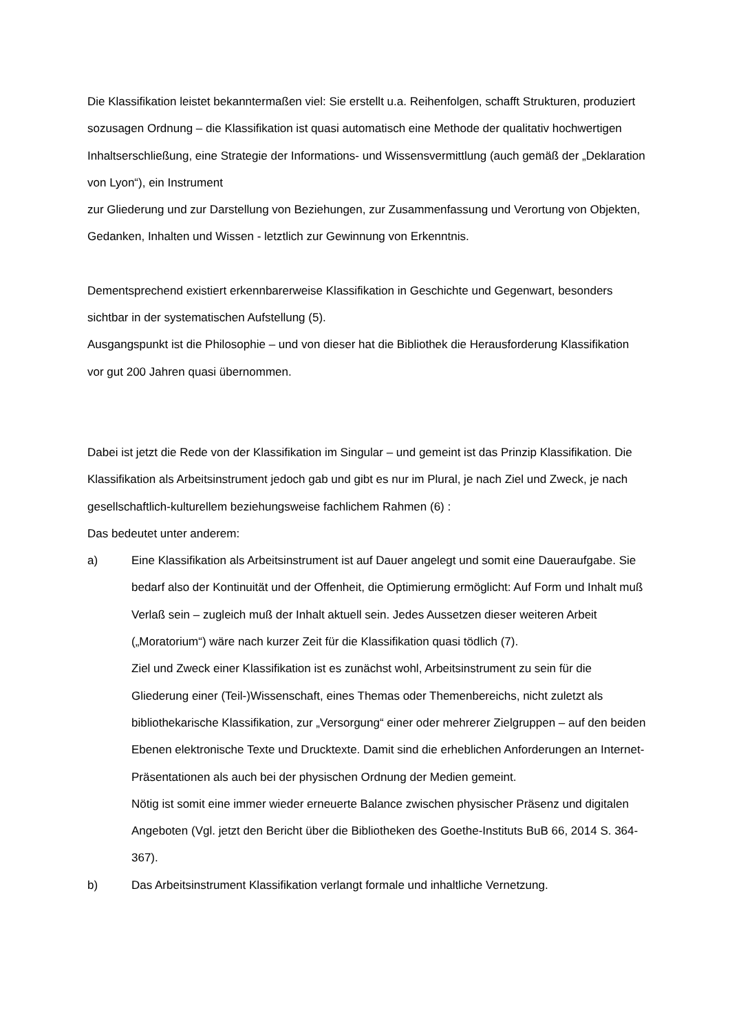Die Klassifikation leistet bekanntermaßen viel: Sie erstellt u.a. Reihenfolgen, schafft Strukturen, produziert sozusagen Ordnung – die Klassifikation ist quasi automatisch eine Methode der qualitativ hochwertigen Inhaltserschließung, eine Strategie der Informations- und Wissensvermittlung (auch gemäß der „Deklaration von Lyon“), ein Instrument
zur Gliederung und zur Darstellung von Beziehungen, zur Zusammenfassung und Verortung von Objekten, Gedanken, Inhalten und Wissen - letztlich zur Gewinnung von Erkenntnis.
Dementsprechend existiert erkennbarerweise Klassifikation in Geschichte und Gegenwart, besonders sichtbar in der systematischen Aufstellung (5).
Ausgangspunkt ist die Philosophie – und von dieser hat die Bibliothek die Herausforderung Klassifikation vor gut 200 Jahren quasi übernommen.
Dabei ist jetzt die Rede von der Klassifikation im Singular – und gemeint ist das Prinzip Klassifikation. Die Klassifikation als Arbeitsinstrument jedoch gab und gibt es nur im Plural, je nach Ziel und Zweck, je nach gesellschaftlich-kulturellem beziehungsweise fachlichem Rahmen (6) :
Das bedeutet unter anderem:
a) Eine Klassifikation als Arbeitsinstrument ist auf Dauer angelegt und somit eine Daueraufgabe. Sie bedarf also der Kontinuität und der Offenheit, die Optimierung ermöglicht: Auf Form und Inhalt muß Verlaß sein – zugleich muß der Inhalt aktuell sein. Jedes Aussetzen dieser weiteren Arbeit („Moratorium“) wäre nach kurzer Zeit für die Klassifikation quasi tödlich (7).
Ziel und Zweck einer Klassifikation ist es zunächst wohl, Arbeitsinstrument zu sein für die Gliederung einer (Teil-)Wissenschaft, eines Themas oder Themenbereichs, nicht zuletzt als bibliothekarische Klassifikation, zur „Versorgung“ einer oder mehrerer Zielgruppen – auf den beiden Ebenen elektronische Texte und Drucktexte. Damit sind die erheblichen Anforderungen an Internet-Präsentationen als auch bei der physischen Ordnung der Medien gemeint.
Nötig ist somit eine immer wieder erneuerte Balance zwischen physischer Präsenz und digitalen Angeboten (Vgl. jetzt den Bericht über die Bibliotheken des Goethe-Instituts BuB 66, 2014 S. 364-367).
b) Das Arbeitsinstrument Klassifikation verlangt formale und inhaltliche Vernetzung.